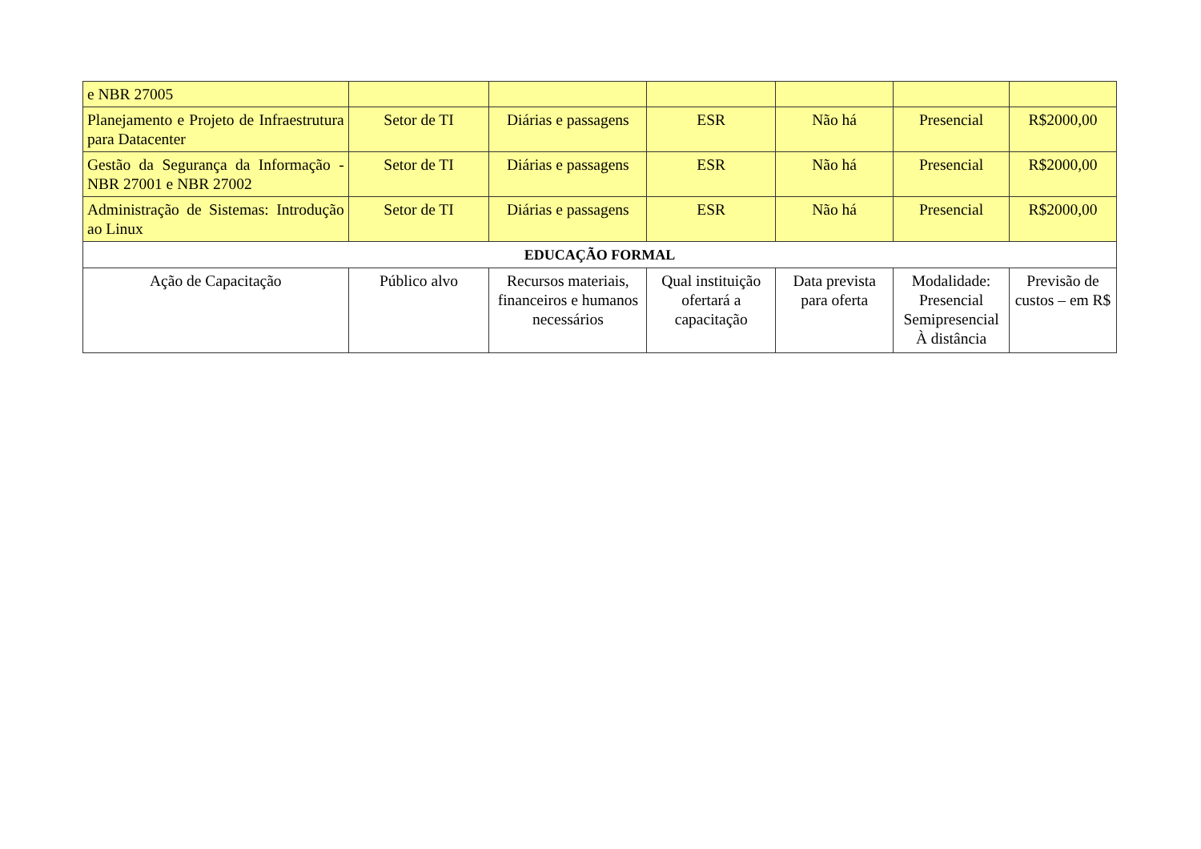| e NBR 27005 | | | | | | |
| Planejamento e Projeto de Infraestrutura para Datacenter | Setor de TI | Diárias e passagens | ESR | Não há | Presencial | R$2000,00 |
| Gestão da Segurança da Informação - NBR 27001 e NBR 27002 | Setor de TI | Diárias e passagens | ESR | Não há | Presencial | R$2000,00 |
| Administração de Sistemas: Introdução ao Linux | Setor de TI | Diárias e passagens | ESR | Não há | Presencial | R$2000,00 |
| EDUCAÇÃO FORMAL | | | | | | |
| Ação de Capacitação | Público alvo | Recursos materiais, financeiros e humanos necessários | Qual instituição ofertará a capacitação | Data prevista para oferta | Modalidade: Presencial Semipresencial À distância | Previsão de custos – em R$ |